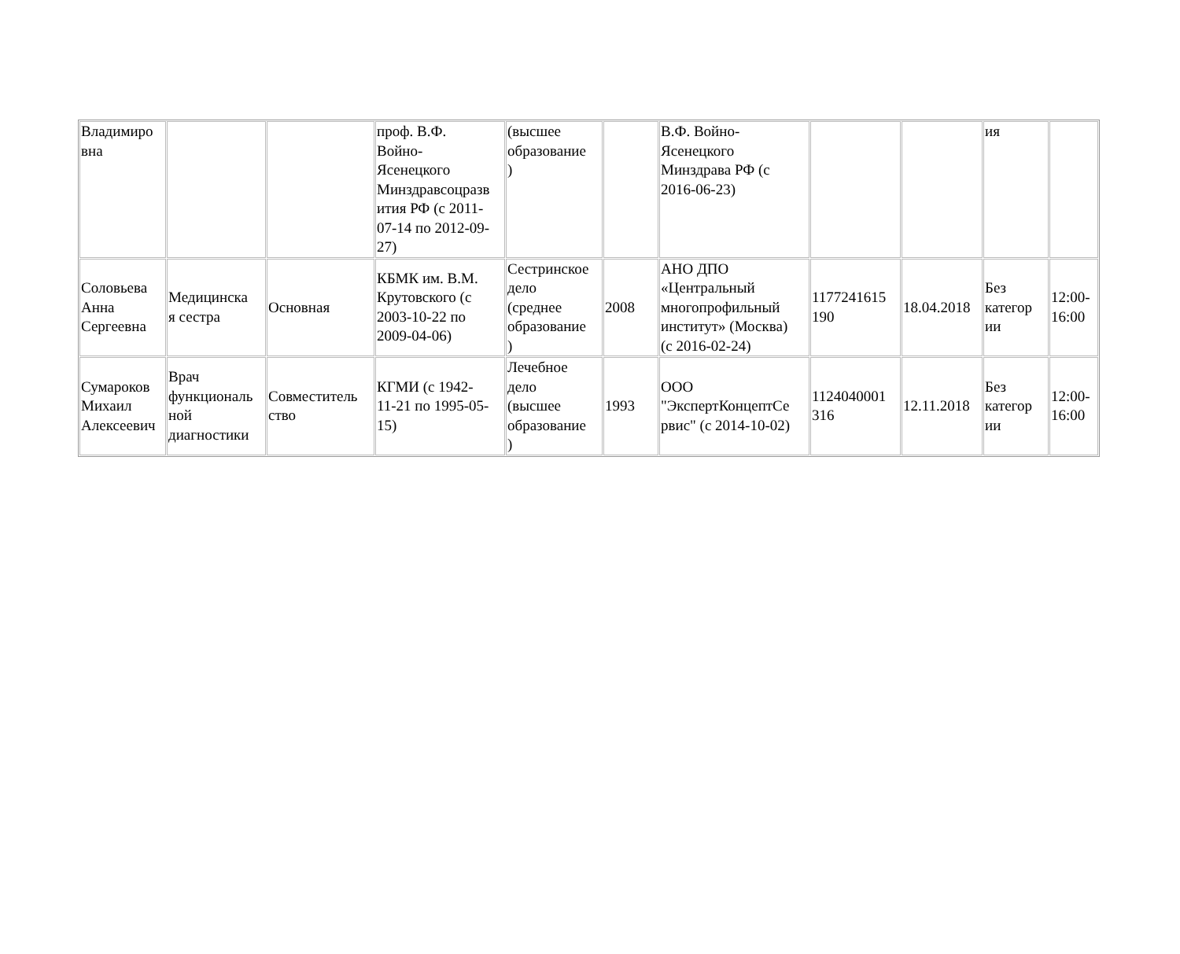| Владимиро вна | | | проф. В.Ф. Войно- Ясенецкого Минздравсоцразв ития РФ (с 2011- 07-14 по 2012-09- 27) | (высшее образование ) | | В.Ф. Войно- Ясенецкого Минздрава РФ (с 2016-06-23) | | | ия | |
| Соловьева Анна Сергеевна | Медицинска я сестра | Основная | КБМК им. В.М. Крутовского (с 2003-10-22 по 2009-04-06) | Сестринское дело (среднее образование ) | 2008 | АНО ДПО «Центральный многопрофильный институт» (Москва) (с 2016-02-24) | 1177241615 190 | 18.04.2018 | Без категор ии | 12:00- 16:00 |
| Сумароков Михаил Алексеевич | Врач функциональ ной диагностики | Совместитель ство | КГМИ (с 1942- 11-21 по 1995-05- 15) | Лечебное дело (высшее образование ) | 1993 | ООО "ЭкспертКонцептСе рвис" (с 2014-10-02) | 1124040001 316 | 12.11.2018 | Без категор ии | 12:00- 16:00 |